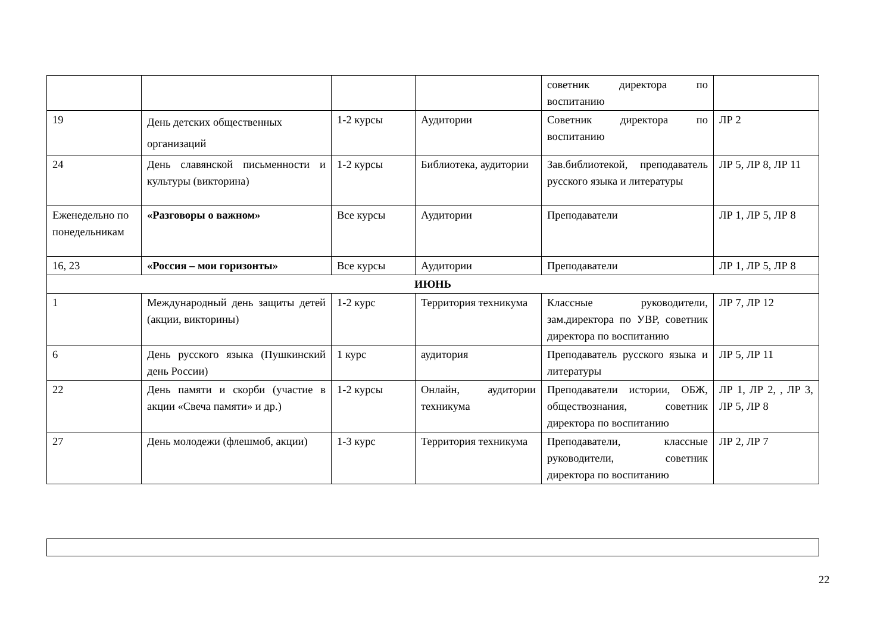| | | | | советник директора по воспитанию | |
| 19 | День детских общественных организаций | 1-2 курсы | Аудитории | Советник директора по воспитанию | ЛР 2 |
| 24 | День славянской письменности и культуры (викторина) | 1-2 курсы | Библиотека, аудитории | Зав.библиотекой, преподаватель русского языка и литературы | ЛР 5, ЛР 8, ЛР 11 |
| Еженедельно по понедельникам | «Разговоры о важном» | Все курсы | Аудитории | Преподаватели | ЛР 1, ЛР 5, ЛР 8 |
| 16, 23 | «Россия – мои горизонты» | Все курсы | Аудитории | Преподаватели | ЛР 1, ЛР 5, ЛР 8 |
| ИЮНЬ | | | | | |
| 1 | Международный день защиты детей (акции, викторины) | 1-2 курс | Территория техникума | Классные руководители, зам.директора по УВР, советник директора по воспитанию | ЛР 7, ЛР 12 |
| 6 | День русского языка (Пушкинский день России) | 1 курс | аудитория | Преподаватель русского языка и литературы | ЛР 5, ЛР 11 |
| 22 | День памяти и скорби (участие в акции «Свеча памяти» и др.) | 1-2 курсы | Онлайн, аудитории техникума | Преподаватели истории, ОБЖ, обществознания, советник директора по воспитанию | ЛР 1, ЛР 2, , ЛР 3, ЛР 5, ЛР 8 |
| 27 | День молодежи (флешмоб, акции) | 1-3 курс | Территория техникума | Преподаватели, классные руководители, советник директора по воспитанию | ЛР 2, ЛР 7 |
22